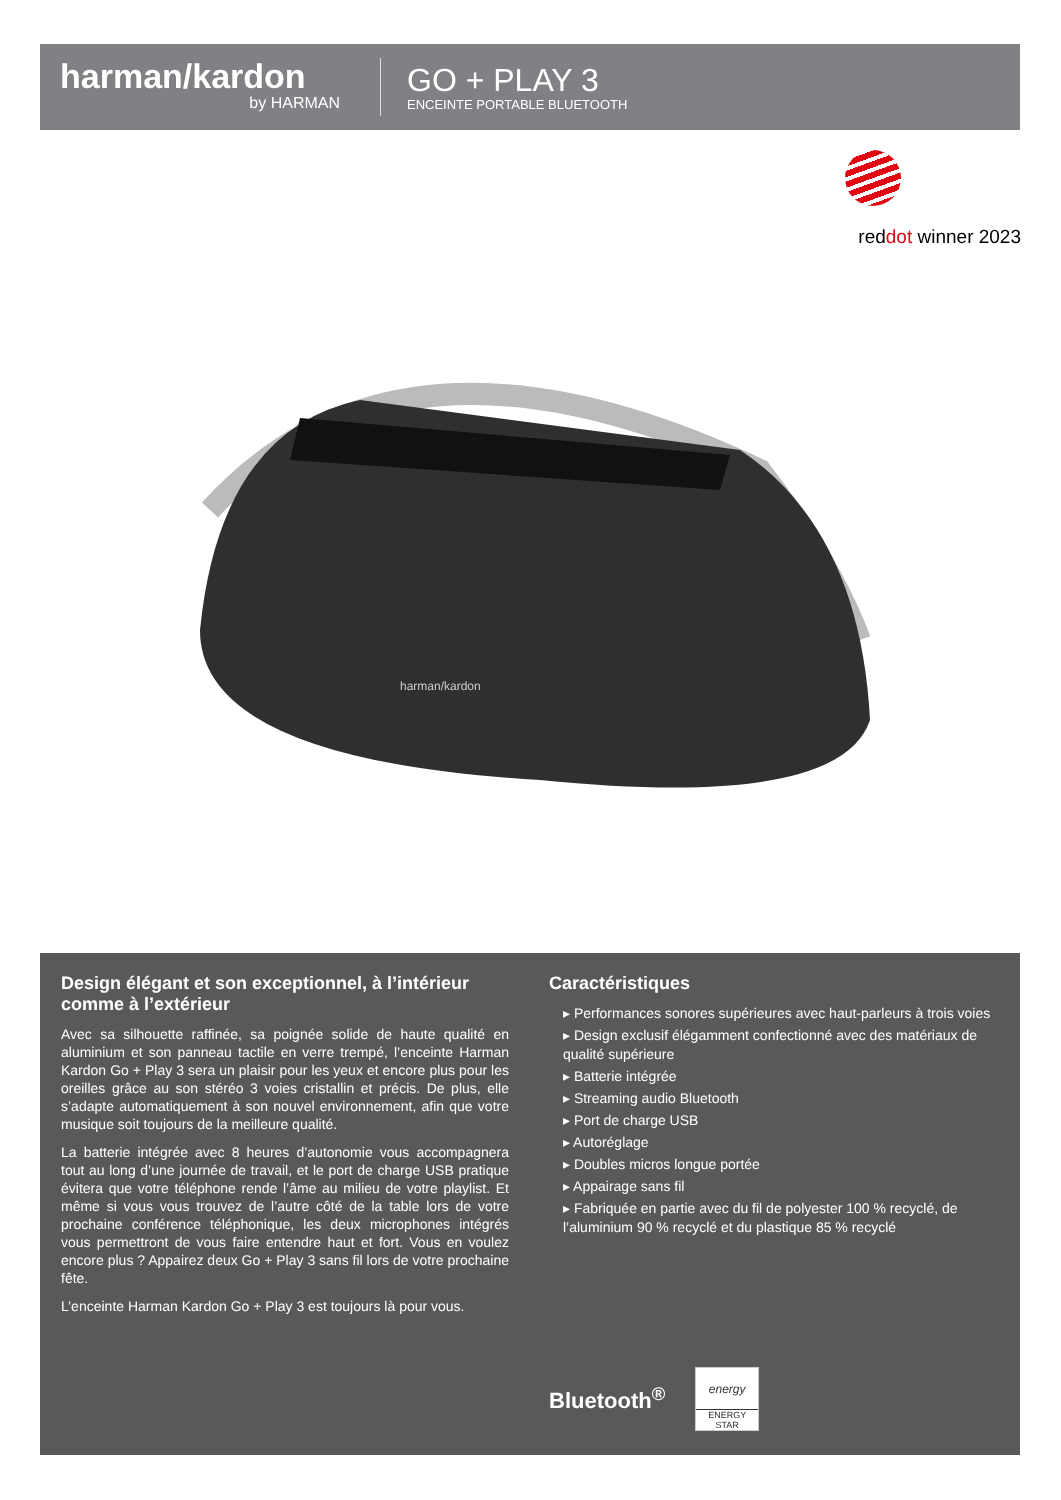harman/kardon
by HARMAN
GO + PLAY 3
ENCEINTE PORTABLE BLUETOOTH
reddot winner 2023
harman/kardon
Design élégant et son exceptionnel, à l’intérieur comme à l’extérieur
Avec sa silhouette raffinée, sa poignée solide de haute qualité en aluminium et son panneau tactile en verre trempé, l’enceinte Harman Kardon Go + Play 3 sera un plaisir pour les yeux et encore plus pour les oreilles grâce au son stéréo 3 voies cristallin et précis. De plus, elle s’adapte automatiquement à son nouvel environnement, afin que votre musique soit toujours de la meilleure qualité.
La batterie intégrée avec 8 heures d’autonomie vous accompagnera tout au long d’une journée de travail, et le port de charge USB pratique évitera que votre téléphone rende l’âme au milieu de votre playlist. Et même si vous vous trouvez de l’autre côté de la table lors de votre prochaine conférence téléphonique, les deux microphones intégrés vous permettront de vous faire entendre haut et fort. Vous en voulez encore plus ? Appairez deux Go + Play 3 sans fil lors de votre prochaine fête.
L’enceinte Harman Kardon Go + Play 3 est toujours là pour vous.
Caractéristiques
▸ Performances sonores supérieures avec haut-parleurs à trois voies
▸ Design exclusif élégamment confectionné avec des matériaux de qualité supérieure
▸ Batterie intégrée
▸ Streaming audio Bluetooth
▸ Port de charge USB
▸ Autoréglage
▸ Doubles micros longue portée
▸ Appairage sans fil
▸ Fabriquée en partie avec du fil de polyester 100 % recyclé, de l’aluminium 90 % recyclé et du plastique 85 % recyclé
Bluetooth<sup>®</sup>
energy
ENERGY STAR